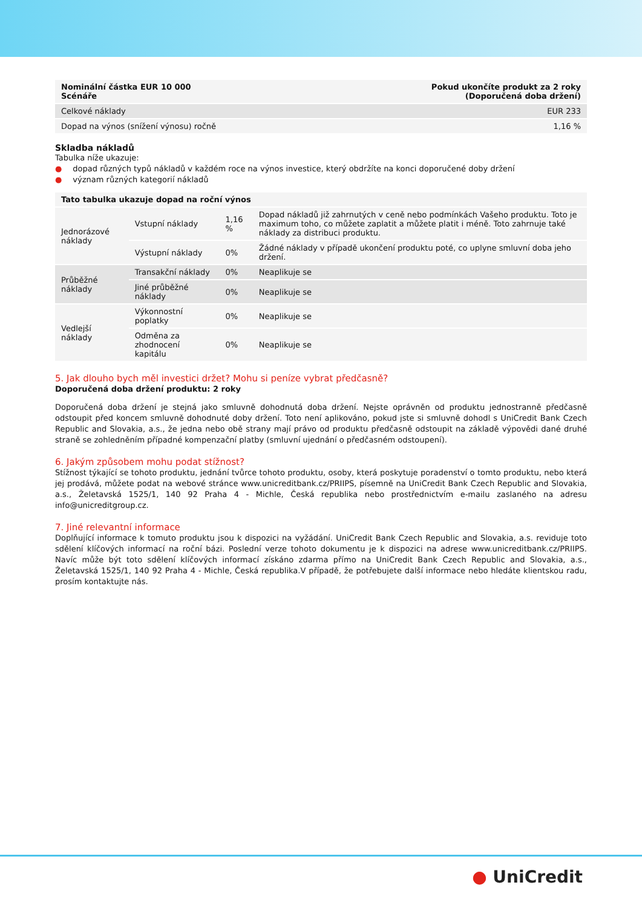| Nominální částka EUR 10 000 Scénáře | Pokud ukončíte produkt za 2 roky (Doporučená doba držení) |
| --- | --- |
| Celkové náklady | EUR 233 |
| Dopad na výnos (snížení výnosu) ročně | 1,16 % |
Skladba nákladů
Tabulka níže ukazuje:
● dopad různých typů nákladů v každém roce na výnos investice, který obdržíte na konci doporučené doby držení
● význam různých kategorií nákladů
| Tato tabulka ukazuje dopad na roční výnos | | | |
| --- | --- | --- | --- |
| Jednorázové náklady | Vstupní náklady | 1,16 % | Dopad nákladů již zahrnutých v ceně nebo podmínkách Vašeho produktu. Toto je maximum toho, co můžete zaplatit a můžete platit i méně. Toto zahrnuje také náklady za distribuci produktu. |
| | Výstupní náklady | 0% | Žádné náklady v případě ukončení produktu poté, co uplyne smluvní doba jeho držení. |
| Průběžné náklady | Transakční náklady | 0% | Neaplikuje se |
| | Jiné průběžné náklady | 0% | Neaplikuje se |
| Vedlejší náklady | Výkonnostní poplatky | 0% | Neaplikuje se |
| | Odměna za zhodnocení kapitálu | 0% | Neaplikuje se |
5. Jak dlouho bych měl investici držet? Mohu si peníze vybrat předčasně?
Doporučená doba držení produktu: 2 roky
Doporučená doba držení je stejná jako smluvně dohodnutá doba držení. Nejste oprávněn od produktu jednostranně předčasně odstoupit před koncem smluvně dohodnuté doby držení. Toto není aplikováno, pokud jste si smluvně dohodl s UniCredit Bank Czech Republic and Slovakia, a.s., že jedna nebo obě strany mají právo od produktu předčasně odstoupit na základě výpovědi dané druhé straně se zohledněním případné kompenzační platby (smluvní ujednání o předčasném odstoupení).
6. Jakým způsobem mohu podat stížnost?
Stížnost týkající se tohoto produktu, jednání tvůrce tohoto produktu, osoby, která poskytuje poradenství o tomto produktu, nebo která jej prodává, můžete podat na webové stránce www.unicreditbank.cz/PRIIPS, písemně na UniCredit Bank Czech Republic and Slovakia, a.s., Želetavská 1525/1, 140 92 Praha 4 - Michle, Česká republika nebo prostřednictvím e-mailu zaslaného na adresu info@unicreditgroup.cz.
7. Jiné relevantní informace
Doplňující informace k tomuto produktu jsou k dispozici na vyžádání. UniCredit Bank Czech Republic and Slovakia, a.s. reviduje toto sdělení klíčových informací na roční bázi. Poslední verze tohoto dokumentu je k dispozici na adrese www.unicreditbank.cz/PRIIPS. Navíc může být toto sdělení klíčových informací získáno zdarma přímo na UniCredit Bank Czech Republic and Slovakia, a.s., Želetavská 1525/1, 140 92 Praha 4 - Michle, Česká republika.V případě, že potřebujete další informace nebo hledáte klientskou radu, prosím kontaktujte nás.
● UniCredit